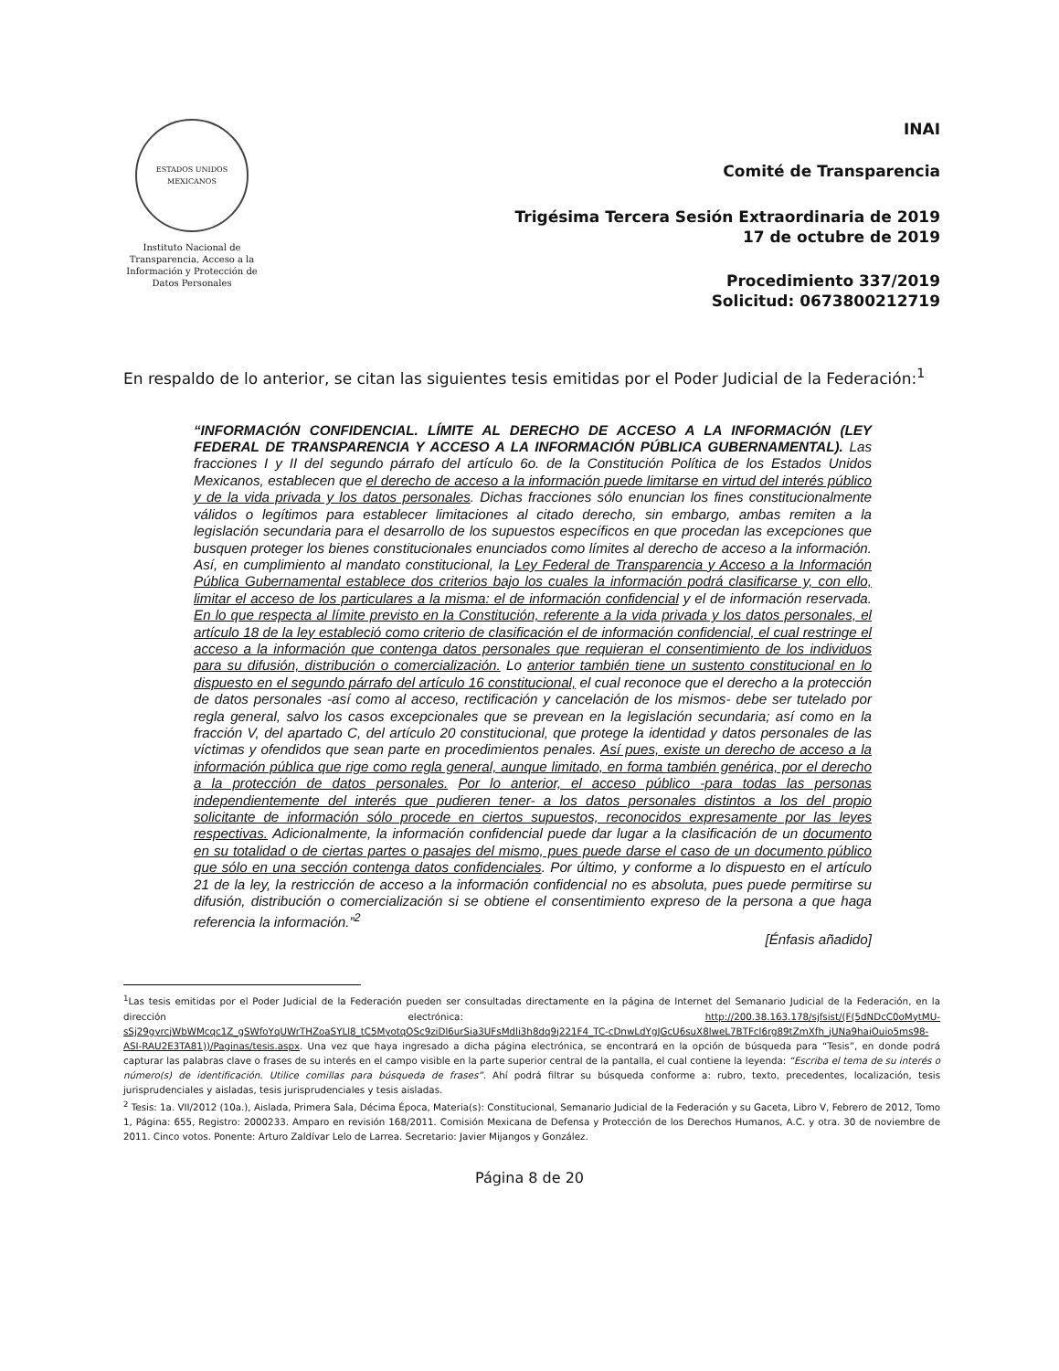ESTADOS UNIDOS MEXICANOS
Instituto Nacional de Transparencia, Acceso a la Información y Protección de Datos Personales
INAI
Comité de Transparencia
Trigésima Tercera Sesión Extraordinaria de 2019
17 de octubre de 2019
Procedimiento 337/2019
Solicitud: 0673800212719
En respaldo de lo anterior, se citan las siguientes tesis emitidas por el Poder Judicial de la Federación:<sup>1</sup>
“INFORMACIÓN CONFIDENCIAL. LÍMITE AL DERECHO DE ACCESO A LA INFORMACIÓN (LEY FEDERAL DE TRANSPARENCIA Y ACCESO A LA INFORMACIÓN PÚBLICA GUBERNAMENTAL). Las fracciones I y II del segundo párrafo del artículo 6o. de la Constitución Política de los Estados Unidos Mexicanos, establecen que el derecho de acceso a la información puede limitarse en virtud del interés público y de la vida privada y los datos personales. Dichas fracciones sólo enuncian los fines constitucionalmente válidos o legítimos para establecer limitaciones al citado derecho, sin embargo, ambas remiten a la legislación secundaria para el desarrollo de los supuestos específicos en que procedan las excepciones que busquen proteger los bienes constitucionales enunciados como límites al derecho de acceso a la información. Así, en cumplimiento al mandato constitucional, la Ley Federal de Transparencia y Acceso a la Información Pública Gubernamental establece dos criterios bajo los cuales la información podrá clasificarse y, con ello, limitar el acceso de los particulares a la misma: el de información confidencial y el de información reservada. En lo que respecta al límite previsto en la Constitución, referente a la vida privada y los datos personales, el artículo 18 de la ley estableció como criterio de clasificación el de información confidencial, el cual restringe el acceso a la información que contenga datos personales que requieran el consentimiento de los individuos para su difusión, distribución o comercialización. Lo anterior también tiene un sustento constitucional en lo dispuesto en el segundo párrafo del artículo 16 constitucional, el cual reconoce que el derecho a la protección de datos personales -así como al acceso, rectificación y cancelación de los mismos- debe ser tutelado por regla general, salvo los casos excepcionales que se prevean en la legislación secundaria; así como en la fracción V, del apartado C, del artículo 20 constitucional, que protege la identidad y datos personales de las víctimas y ofendidos que sean parte en procedimientos penales. Así pues, existe un derecho de acceso a la información pública que rige como regla general, aunque limitado, en forma también genérica, por el derecho a la protección de datos personales. Por lo anterior, el acceso público -para todas las personas independientemente del interés que pudieren tener- a los datos personales distintos a los del propio solicitante de información sólo procede en ciertos supuestos, reconocidos expresamente por las leyes respectivas. Adicionalmente, la información confidencial puede dar lugar a la clasificación de un documento en su totalidad o de ciertas partes o pasajes del mismo, pues puede darse el caso de un documento público que sólo en una sección contenga datos confidenciales. Por último, y conforme a lo dispuesto en el artículo 21 de la ley, la restricción de acceso a la información confidencial no es absoluta, pues puede permitirse su difusión, distribución o comercialización si se obtiene el consentimiento expreso de la persona a que haga referencia la información.”<sup>2</sup>
[Énfasis añadido]
<sup>1</sup> Las tesis emitidas por el Poder Judicial de la Federación pueden ser consultadas directamente en la página de Internet del Semanario Judicial de la Federación, en la dirección electrónica: http://200.38.163.178/sjfsist/(F(5dNDcC0oMytMU-sSj29gyrcjWbWMcqc1Z_gSWfoYqUWrTHZoaSYLl8_tC5MyotqOSc9ziDl6urSia3UFsMdli3h8dq9j221F4_TC-cDnwLdYgJGcU6suX8lweL7BTFcl6rg89tZmXfh_jUNa9haiOuio5ms98-ASI-RAU2E3TA81))/Paginas/tesis.aspx. Una vez que haya ingresado a dicha página electrónica, se encontrará en la opción de búsqueda para “Tesis”, en donde podrá capturar las palabras clave o frases de su interés en el campo visible en la parte superior central de la pantalla, el cual contiene la leyenda: “Escriba el tema de su interés o número(s) de identificación. Utilice comillas para búsqueda de frases”. Ahí podrá filtrar su búsqueda conforme a: rubro, texto, precedentes, localización, tesis jurisprudenciales y aisladas, tesis jurisprudenciales y tesis aisladas.
<sup>2</sup> Tesis: 1a. VII/2012 (10a.), Aislada, Primera Sala, Décima Época, Materia(s): Constitucional, Semanario Judicial de la Federación y su Gaceta, Libro V, Febrero de 2012, Tomo 1, Página: 655, Registro: 2000233. Amparo en revisión 168/2011. Comisión Mexicana de Defensa y Protección de los Derechos Humanos, A.C. y otra. 30 de noviembre de 2011. Cinco votos. Ponente: Arturo Zaldívar Lelo de Larrea. Secretario: Javier Mijangos y González.
Página 8 de 20